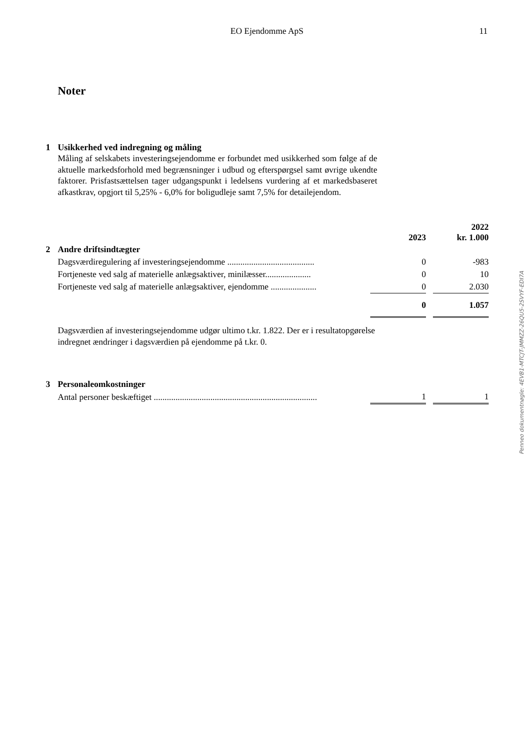EO Ejendomme ApS 11
Noter
1 Usikkerhed ved indregning og måling
Måling af selskabets investeringsejendomme er forbundet med usikkerhed som følge af de aktuelle markedsforhold med begrænsninger i udbud og efterspørgsel samt øvrige ukendte faktorer. Prisfastsættelsen tager udgangspunkt i ledelsens vurdering af et markedsbaseret afkastkrav, opgjort til 5,25% - 6,0% for boligudleje samt 7,5% for detailejendom.
| | 2023 | | 2022 kr. 1.000 |
| 2 Andre driftsindtægter | | | |
| Dagsværdiregulering af investeringsejendomme ........................................ | 0 | | -983 |
| Fortjeneste ved salg af materielle anlægsaktiver, minilæsser..................... | 0 | | 10 |
| Fortjeneste ved salg af materielle anlægsaktiver, ejendomme ..................... | 0 | | 2.030 |
| | 0 | | 1.057 |
Dagsværdien af investeringsejendomme udgør ultimo t.kr. 1.822. Der er i resultatopgørelse indregnet ændringer i dagsværdien på ejendomme på t.kr. 0.
| 3 Personaleomkostninger | | | |
| Antal personer beskæftiget ........................................................................... | 1 | | 1 |
Penneo dokumentnøgle: 4EVB1-MTCJT-JMMZZ-26QU5-2SVYF-EDI7A